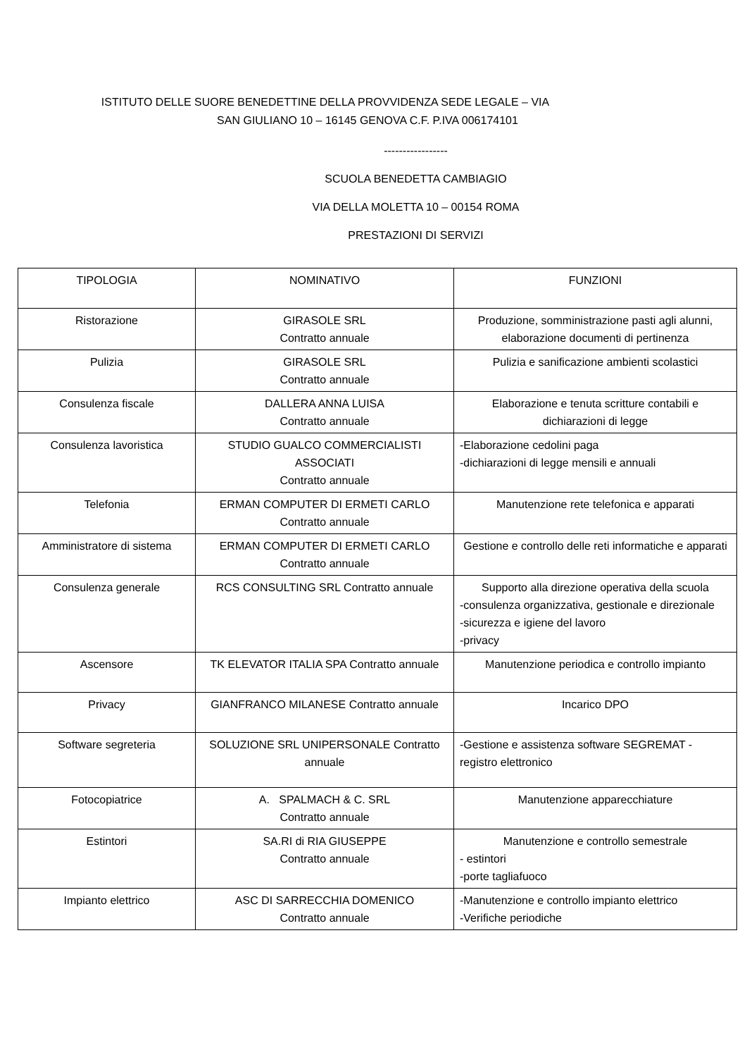ISTITUTO DELLE SUORE BENEDETTINE DELLA PROVVIDENZA SEDE LEGALE – VIA
SAN GIULIANO 10 – 16145 GENOVA C.F. P.IVA 006174101
-----------------
SCUOLA BENEDETTA CAMBIAGIO
VIA DELLA MOLETTA 10 – 00154 ROMA
PRESTAZIONI DI SERVIZI
| TIPOLOGIA | NOMINATIVO | FUNZIONI |
| Ristorazione | GIRASOLE SRL Contratto annuale | Produzione, somministrazione pasti agli alunni, elaborazione documenti di pertinenza |
| Pulizia | GIRASOLE SRL Contratto annuale | Pulizia e sanificazione ambienti scolastici |
| Consulenza fiscale | DALLERA ANNA LUISA Contratto annuale | Elaborazione e tenuta scritture contabili e dichiarazioni di legge |
| Consulenza lavoristica | STUDIO GUALCO COMMERCIALISTI ASSOCIATI Contratto annuale | -Elaborazione cedolini paga -dichiarazioni di legge mensili e annuali |
| Telefonia | ERMAN COMPUTER DI ERMETI CARLO Contratto annuale | Manutenzione rete telefonica e apparati |
| Amministratore di sistema | ERMAN COMPUTER DI ERMETI CARLO Contratto annuale | Gestione e controllo delle reti informatiche e apparati |
| Consulenza generale | RCS CONSULTING SRL Contratto annuale | Supporto alla direzione operativa della scuola -consulenza organizzativa, gestionale e direzionale -sicurezza e igiene del lavoro -privacy |
| Ascensore | TK ELEVATOR ITALIA SPA Contratto annuale | Manutenzione periodica e controllo impianto |
| Privacy | GIANFRANCO MILANESE Contratto annuale | Incarico DPO |
| Software segreteria | SOLUZIONE SRL UNIPERSONALE Contratto annuale | -Gestione e assistenza software SEGREMAT - registro elettronico |
| Fotocopiatrice | A. SPALMACH & C. SRL Contratto annuale | Manutenzione apparecchiature |
| Estintori | SA.RI di RIA GIUSEPPE Contratto annuale | Manutenzione e controllo semestrale - estintori -porte tagliafuoco |
| Impianto elettrico | ASC DI SARRECCHIA DOMENICO Contratto annuale | -Manutenzione e controllo impianto elettrico -Verifiche periodiche |